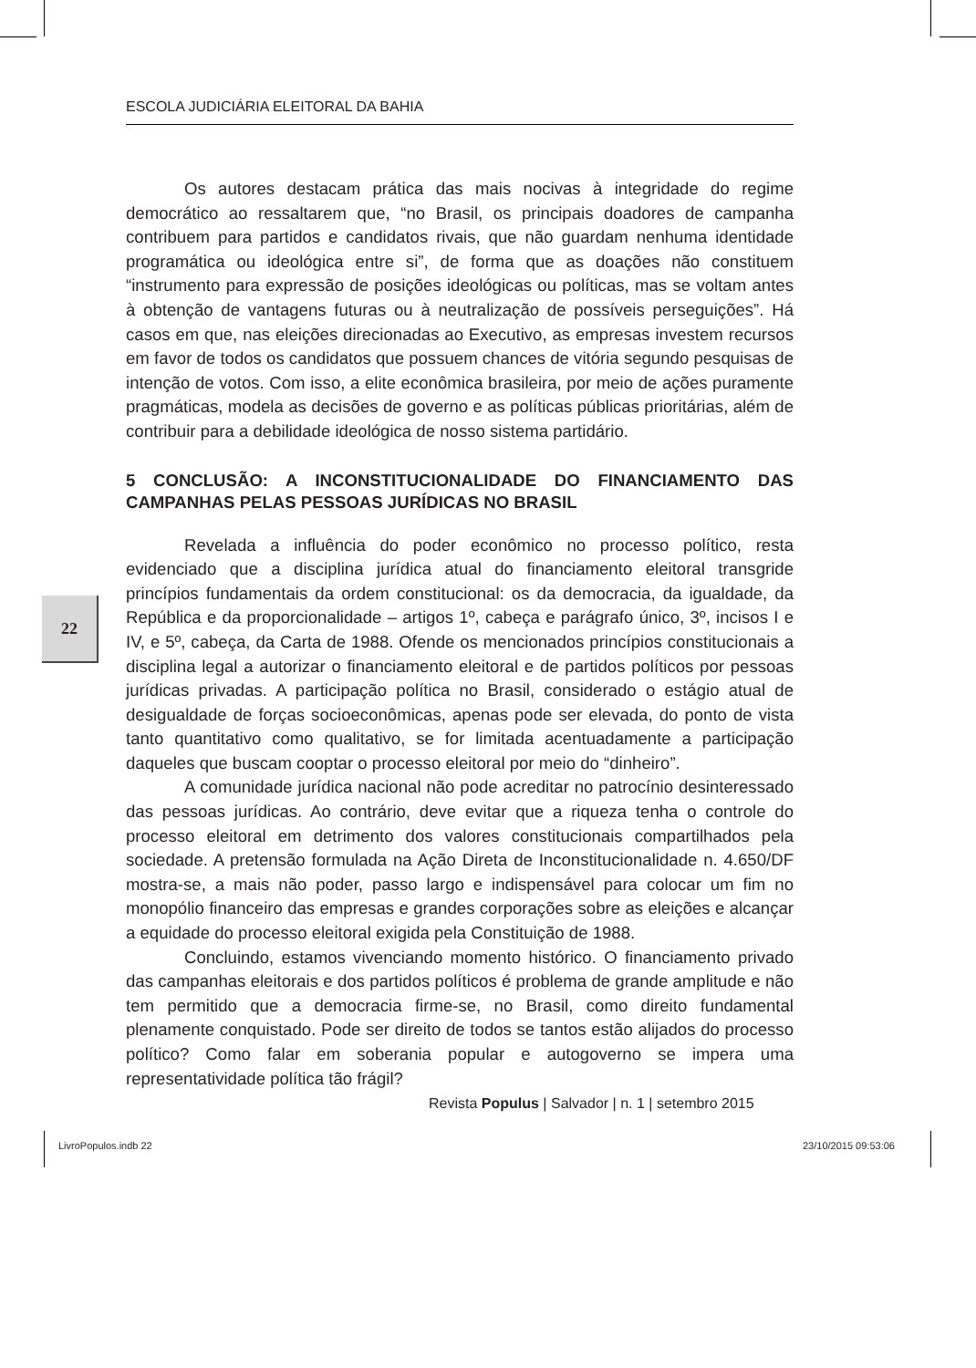ESCOLA JUDICIÁRIA ELEITORAL DA BAHIA
Os autores destacam prática das mais nocivas à integridade do regime democrático ao ressaltarem que, “no Brasil, os principais doadores de campanha contribuem para partidos e candidatos rivais, que não guardam nenhuma identidade programática ou ideológica entre si”, de forma que as doações não constituem “instrumento para expressão de posições ideológicas ou políticas, mas se voltam antes à obtenção de vantagens futuras ou à neutralização de possíveis perseguições”. Há casos em que, nas eleições direcionadas ao Executivo, as empresas investem recursos em favor de todos os candidatos que possuem chances de vitória segundo pesquisas de intenção de votos. Com isso, a elite econômica brasileira, por meio de ações puramente pragmáticas, modela as decisões de governo e as políticas públicas prioritárias, além de contribuir para a debilidade ideológica de nosso sistema partidário.
5 CONCLUSÃO: A INCONSTITUCIONALIDADE DO FINANCIAMENTO DAS CAMPANHAS PELAS PESSOAS JURÍDICAS NO BRASIL
Revelada a influência do poder econômico no processo político, resta evidenciado que a disciplina jurídica atual do financiamento eleitoral transgride princípios fundamentais da ordem constitucional: os da democracia, da igualdade, da República e da proporcionalidade – artigos 1º, cabeça e parágrafo único, 3º, incisos I e IV, e 5º, cabeça, da Carta de 1988. Ofende os mencionados princípios constitucionais a disciplina legal a autorizar o financiamento eleitoral e de partidos políticos por pessoas jurídicas privadas. A participação política no Brasil, considerado o estágio atual de desigualdade de forças socioeconômicas, apenas pode ser elevada, do ponto de vista tanto quantitativo como qualitativo, se for limitada acentuadamente a participação daqueles que buscam cooptar o processo eleitoral por meio do “dinheiro”.
A comunidade jurídica nacional não pode acreditar no patrocínio desinteressado das pessoas jurídicas. Ao contrário, deve evitar que a riqueza tenha o controle do processo eleitoral em detrimento dos valores constitucionais compartilhados pela sociedade. A pretensão formulada na Ação Direta de Inconstitucionalidade n. 4.650/DF mostra-se, a mais não poder, passo largo e indispensável para colocar um fim no monopólio financeiro das empresas e grandes corporações sobre as eleições e alcançar a equidade do processo eleitoral exigida pela Constituição de 1988.
Concluindo, estamos vivenciando momento histórico. O financiamento privado das campanhas eleitorais e dos partidos políticos é problema de grande amplitude e não tem permitido que a democracia firme-se, no Brasil, como direito fundamental plenamente conquistado. Pode ser direito de todos se tantos estão alijados do processo político? Como falar em soberania popular e autogoverno se impera uma representatividade política tão frágil?
22
Revista Populus | Salvador | n. 1 | setembro 2015
LivroPopulos.indb 22 23/10/2015 09:53:06